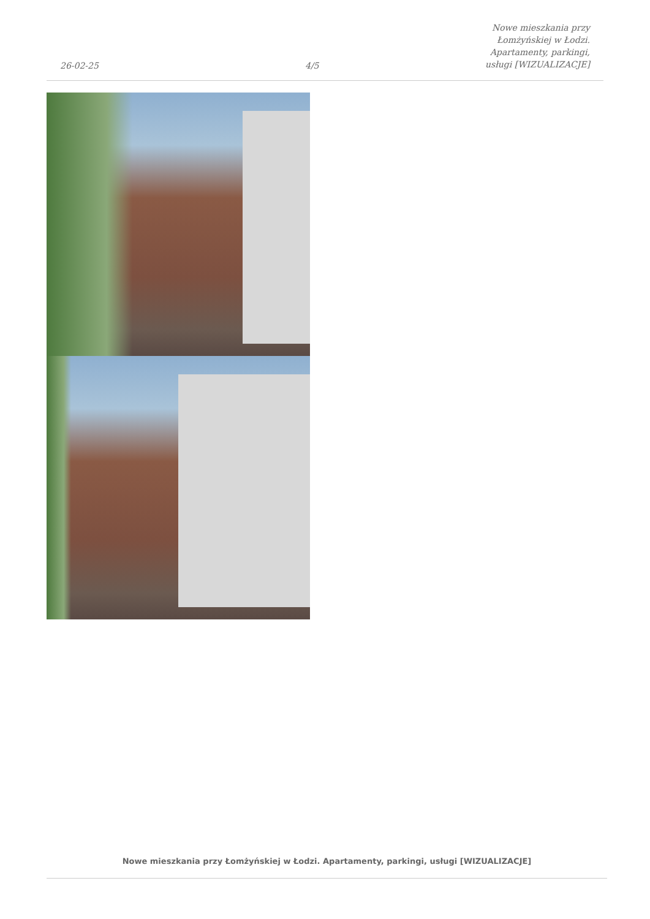26-02-25
4/5
Nowe mieszkania przy Łomżyńskiej w Łodzi. Apartamenty, parkingi, usługi [WIZUALIZACJE]
Nowe mieszkania przy Łomżyńskiej w Łodzi. Apartamenty, parkingi, usługi [WIZUALIZACJE]